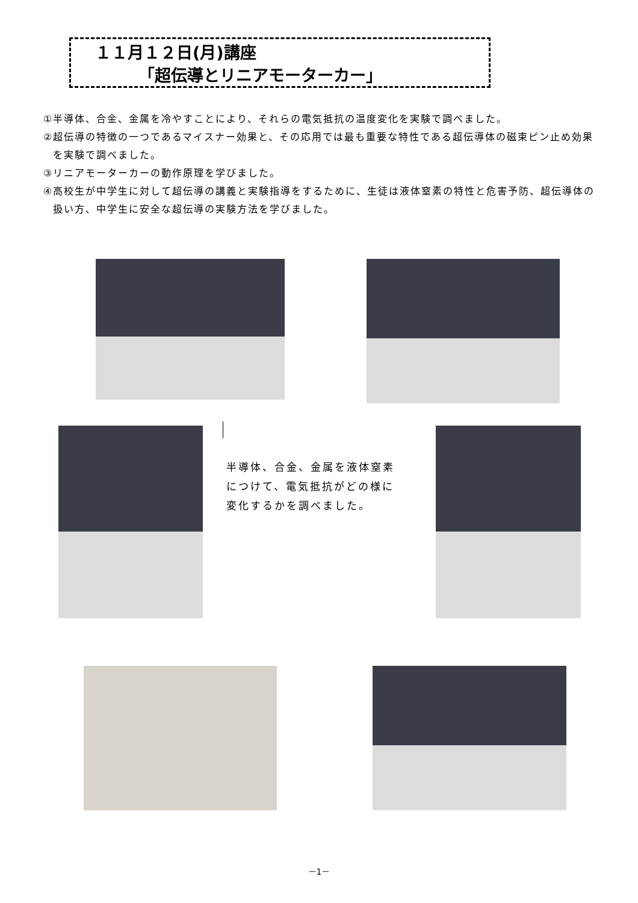１１月１２日(月)講座
「超伝導とリニアモーターカー」
①半導体、合金、金属を冷やすことにより、それらの電気抵抗の温度変化を実験で調べました。
②超伝導の特徴の一つであるマイスナー効果と、その応用では最も重要な特性である超伝導体の磁束ピン止め効果を実験で調べました。
③リニアモーターカーの動作原理を学びました。
④高校生が中学生に対して超伝導の講義と実験指導をするために、生徒は液体窒素の特性と危害予防、超伝導体の扱い方、中学生に安全な超伝導の実験方法を学びました。
半導体、合金、金属を液体窒素
につけて、電気抵抗がどの様に
変化するかを調べました。
－1－